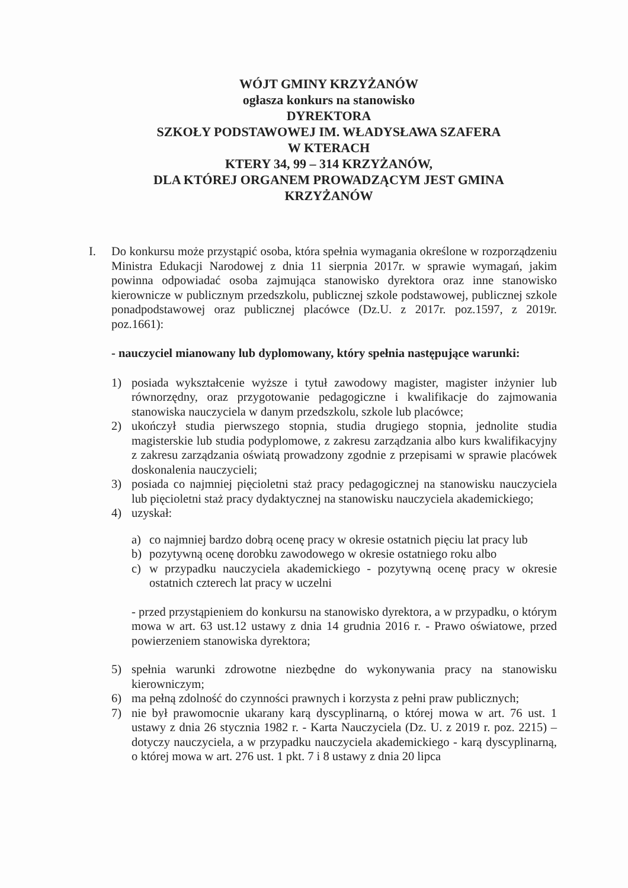WÓJT GMINY KRZYŻANÓW
ogłasza konkurs na stanowisko
DYREKTORA
SZKOŁY PODSTAWOWEJ IM. WŁADYSŁAWA SZAFERA
W KTERACH
KTERY 34, 99 – 314 KRZYŻANÓW,
DLA KTÓREJ ORGANEM PROWADZĄCYM JEST GMINA
KRZYŻANÓW
I. Do konkursu może przystąpić osoba, która spełnia wymagania określone w rozporządzeniu Ministra Edukacji Narodowej z dnia 11 sierpnia 2017r. w sprawie wymagań, jakim powinna odpowiadać osoba zajmująca stanowisko dyrektora oraz inne stanowisko kierownicze w publicznym przedszkolu, publicznej szkole podstawowej, publicznej szkole ponadpodstawowej oraz publicznej placówce (Dz.U. z 2017r. poz.1597, z 2019r. poz.1661):
- nauczyciel mianowany lub dyplomowany, który spełnia następujące warunki:
1) posiada wykształcenie wyższe i tytuł zawodowy magister, magister inżynier lub równorzędny, oraz przygotowanie pedagogiczne i kwalifikacje do zajmowania stanowiska nauczyciela w danym przedszkolu, szkole lub placówce;
2) ukończył studia pierwszego stopnia, studia drugiego stopnia, jednolite studia magisterskie lub studia podyplomowe, z zakresu zarządzania albo kurs kwalifikacyjny z zakresu zarządzania oświatą prowadzony zgodnie z przepisami w sprawie placówek doskonalenia nauczycieli;
3) posiada co najmniej pięcioletni staż pracy pedagogicznej na stanowisku nauczyciela lub pięcioletni staż pracy dydaktycznej na stanowisku nauczyciela akademickiego;
4) uzyskał:
a) co najmniej bardzo dobrą ocenę pracy w okresie ostatnich pięciu lat pracy lub
b) pozytywną ocenę dorobku zawodowego w okresie ostatniego roku albo
c) w przypadku nauczyciela akademickiego - pozytywną ocenę pracy w okresie ostatnich czterech lat pracy w uczelni
- przed przystąpieniem do konkursu na stanowisko dyrektora, a w przypadku, o którym mowa w art. 63 ust.12 ustawy z dnia 14 grudnia 2016 r. - Prawo oświatowe, przed powierzeniem stanowiska dyrektora;
5) spełnia warunki zdrowotne niezbędne do wykonywania pracy na stanowisku kierowniczym;
6) ma pełną zdolność do czynności prawnych i korzysta z pełni praw publicznych;
7) nie był prawomocnie ukarany karą dyscyplinarną, o której mowa w art. 76 ust. 1 ustawy z dnia 26 stycznia 1982 r. - Karta Nauczyciela (Dz. U. z 2019 r. poz. 2215) – dotyczy nauczyciela, a w przypadku nauczyciela akademickiego - karą dyscyplinarną, o której mowa w art. 276 ust. 1 pkt. 7 i 8 ustawy z dnia 20 lipca